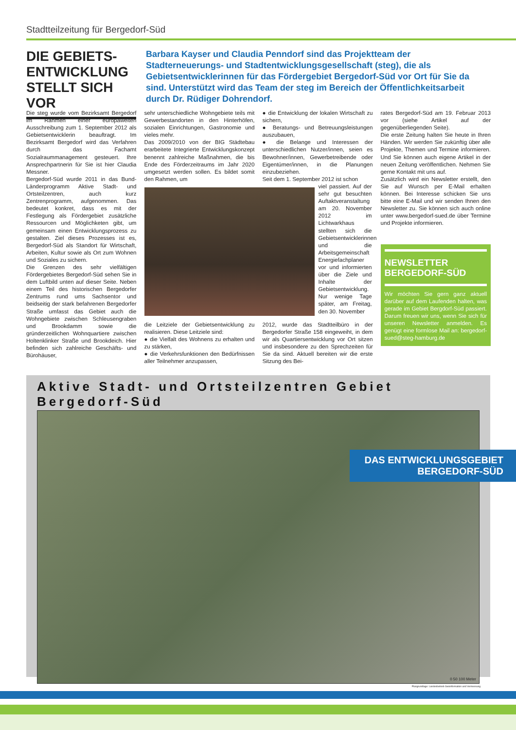Stadtteilzeitung für Bergedorf-Süd
DIE GEBIETS-
ENTWICKLUNG
STELLT SICH VOR
Barbara Kayser und Claudia Penndorf sind das Projektteam der Stadterneuerungs- und Stadtentwicklungsgesellschaft (steg), die als Gebietsentwicklerinnen für das Fördergebiet Bergedorf-Süd vor Ort für Sie da sind. Unterstützt wird das Team der steg im Bereich der Öffentlichkeitsarbeit durch Dr. Rüdiger Dohrendorf.
Die steg wurde vom Bezirksamt Bergedorf im Rahmen einer europaweiten Ausschreibung zum 1. September 2012 als Gebietsentwicklerin beauftragt. Im Bezirksamt Bergedorf wird das Verfahren durch das Fachamt Sozialraummanagement gesteuert. Ihre Ansprechpartnerin für Sie ist hier Claudia Messner.
Bergedorf-Süd wurde 2011 in das Bund-Länderprogramm Aktive Stadt- und Ortsteilzentren, auch kurz Zentrenprogramm, aufgenommen. Das bedeutet konkret, dass es mit der Festlegung als Fördergebiet zusätzliche Ressourcen und Möglichketen gibt, um gemeinsam einen Entwicklungsprozess zu gestalten. Ziel dieses Prozesses ist es, Bergedorf-Süd als Standort für Wirtschaft, Arbeiten, Kultur sowie als Ort zum Wohnen und Soziales zu sichern.
Die Grenzen des sehr vielfältigen Fördergebietes Bergedorf-Süd sehen Sie in dem Luftbild unten auf dieser Seite. Neben einem Teil des historischen Bergedorfer Zentrums rund ums Sachsentor und beidseitig der stark befahrenen Bergedorfer Straße umfasst das Gebiet auch die Wohngebiete zwischen Schleusengraben und Brookdamm sowie die gründerzeitlichen Wohnquartiere zwischen Holtenklinker Straße und Brookdeich. Hier befinden sich zahlreiche Geschäfts- und Bürohäuser,
sehr unterschiedliche Wohngebiete teils mit Gewerbestandorten in den Hinterhöfen, sozialen Einrichtungen, Gastronomie und vieles mehr.
Das 2009/2010 von der BIG Städtebau erarbeitete Integrierte Entwicklungskonzept benennt zahlreiche Maßnahmen, die bis Ende des Förderzeitraums im Jahr 2020 umgesetzt werden sollen. Es bildet somit den Rahmen, um
● die Entwicklung der lokalen Wirtschaft zu sichern,
● Beratungs- und Betreuungsleistungen auszubauen,
● die Belange und Interessen der unterschiedlichen Nutzer/innen, seien es Bewohner/innen, Gewerbetreibende oder Eigentümer/innen, in die Planungen einzubeziehen.
Seit dem 1. September 2012 ist schon
viel passiert. Auf der sehr gut besuchten Auftaktveranstaltung am 20. November 2012 im Lichtwarkhaus stellten sich die Gebietsentwicklerinnen und die Arbeitsgemeinschaft Energiefachplaner vor und informierten über die Ziele und Inhalte der Gebietsentwicklung. Nur wenige Tage später, am Freitag, den 30. November
die Leitziele der Gebietsentwicklung zu realisieren. Diese Leitziele sind:
● die Vielfalt des Wohnens zu erhalten und zu stärken,
● die Verkehrsfunktionen den Bedürfnissen aller Teilnehmer anzupassen,
2012, wurde das Stadtteilbüro in der Bergedorfer Straße 158 eingeweiht, in dem wir als Quartiersentwicklung vor Ort sitzen und insbesondere zu den Sprechzeiten für Sie da sind. Aktuell bereiten wir die erste Sitzung des Bei-
rates Bergedorf-Süd am 19. Februar 2013 vor (siehe Artikel auf der gegenüberliegenden Seite).
Die erste Zeitung halten Sie heute in Ihren Händen. Wir werden Sie zukünftig über alle Projekte, Themen und Termine informieren. Und Sie können auch eigene Artikel in der neuen Zeitung veröffentlichen. Nehmen Sie gerne Kontakt mit uns auf.
Zusätzlich wird ein Newsletter erstellt, den Sie auf Wunsch per E-Mail erhalten können. Bei Interesse schicken Sie uns bitte eine E-Mail und wir senden Ihnen den Newsletter zu. Sie können sich auch online unter www.bergedorf-sued.de über Termine und Projekte informieren.
NEWSLETTER
BERGEDORF-SÜD
Wir möchten Sie gern ganz aktuell darüber auf dem Laufenden halten, was gerade im Gebiet Bergdorf-Süd passiert. Darum freuen wir uns, wenn Sie sich für unseren Newsletter anmelden. Es genügt eine formlose Mail an: bergedorf-sued@steg-hamburg.de
Aktive Stadt- und Ortsteilzentren Gebiet Bergedorf-Süd
DAS ENTWICKLUNGSGEBIET
BERGEDORF-SÜD
0 50 100 Meter
Plangrundlage: Landesbetrieb Geoinformation und Vermessung